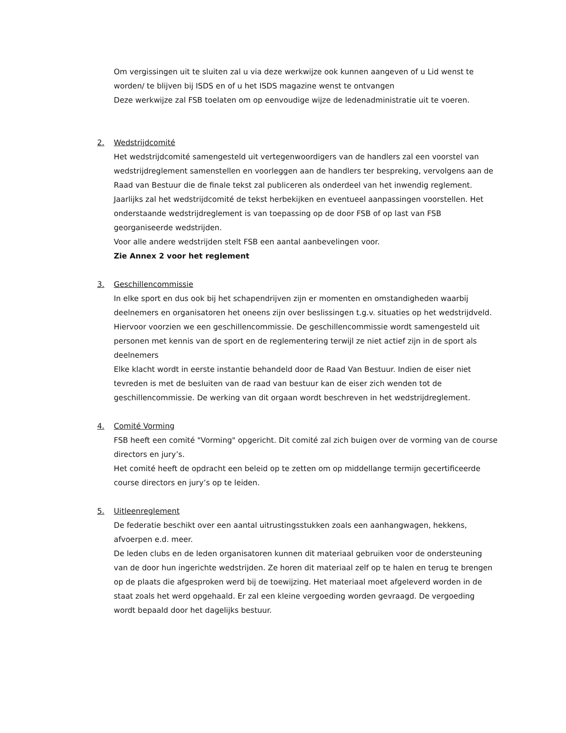Om vergissingen uit te sluiten zal u via deze werkwijze ook kunnen aangeven of u Lid wenst te worden/ te blijven bij ISDS en of u het ISDS magazine wenst te ontvangen
Deze werkwijze zal FSB toelaten om op eenvoudige wijze de ledenadministratie uit te voeren.
2.
Wedstrijdcomité
Het wedstrijdcomité samengesteld uit vertegenwoordigers van de handlers zal een voorstel van wedstrijdreglement samenstellen en voorleggen aan de handlers ter bespreking, vervolgens aan de Raad van Bestuur die de finale tekst zal publiceren als onderdeel van het inwendig reglement.
Jaarlijks zal het wedstrijdcomité de tekst herbekijken en eventueel aanpassingen voorstellen. Het onderstaande wedstrijdreglement is van toepassing op de door FSB of op last van FSB georganiseerde wedstrijden.
Voor alle andere wedstrijden stelt FSB een aantal aanbevelingen voor.
Zie Annex 2 voor het reglement
3.
Geschillencommissie
In elke sport en dus ook bij het schapendrijven zijn er momenten en omstandigheden waarbij deelnemers en organisatoren het oneens zijn over beslissingen t.g.v. situaties op het wedstrijdveld. Hiervoor voorzien we een geschillencommissie. De geschillencommissie wordt samengesteld uit personen met kennis van de sport en de reglementering terwijl ze niet actief zijn in de sport als deelnemers
Elke klacht wordt in eerste instantie behandeld door de Raad Van Bestuur. Indien de eiser niet tevreden is met de besluiten van de raad van bestuur kan de eiser zich wenden tot de geschillencommissie. De werking van dit orgaan wordt beschreven in het wedstrijdreglement.
4.
Comité Vorming
FSB heeft een comité "Vorming" opgericht. Dit comité zal zich buigen over de vorming van de course directors en jury’s.
Het comité heeft de opdracht een beleid op te zetten om op middellange termijn gecertificeerde course directors en jury’s op te leiden.
5.
Uitleenreglement
De federatie beschikt over een aantal uitrustingsstukken zoals een aanhangwagen, hekkens, afvoerpen e.d. meer.
De leden clubs en de leden organisatoren kunnen dit materiaal gebruiken voor de ondersteuning van de door hun ingerichte wedstrijden. Ze horen dit materiaal zelf op te halen en terug te brengen op de plaats die afgesproken werd bij de toewijzing. Het materiaal moet afgeleverd worden in de staat zoals het werd opgehaald. Er zal een kleine vergoeding worden gevraagd. De vergoeding wordt bepaald door het dagelijks bestuur.